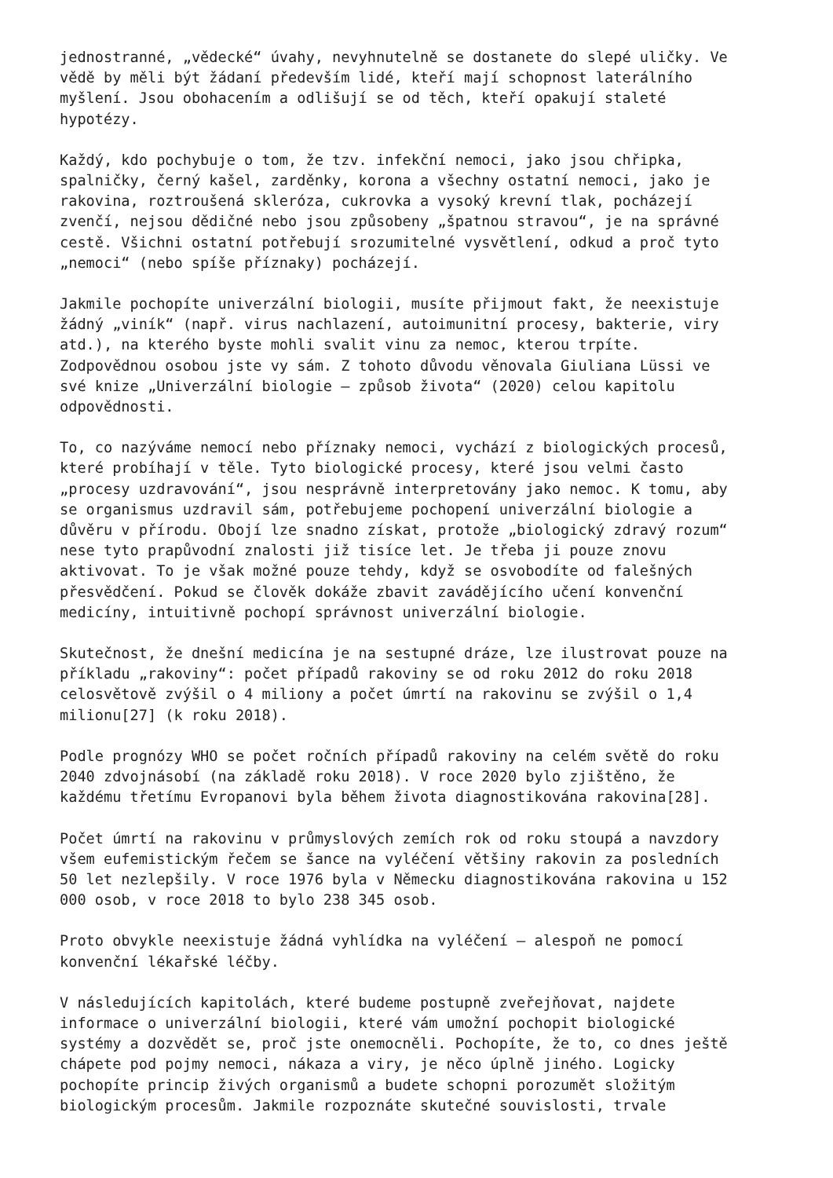jednostranné, „vědecké“ úvahy, nevyhnutelně se dostanete do slepé uličky. Ve vědě by měli být žádaní především lidé, kteří mají schopnost laterálního myšlení. Jsou obohacením a odlišují se od těch, kteří opakují staleté hypotézy.
Každý, kdo pochybuje o tom, že tzv. infekční nemoci, jako jsou chřipka, spalničky, černý kašel, zarděnky, korona a všechny ostatní nemoci, jako je rakovina, roztroušená skleróza, cukrovka a vysoký krevní tlak, pocházejí zvenčí, nejsou dědičné nebo jsou způsobeny „špatnou stravou“, je na správné cestě. Všichni ostatní potřebují srozumitelné vysvětlení, odkud a proč tyto „nemoci“ (nebo spíše příznaky) pocházejí.
Jakmile pochopíte univerzální biologii, musíte přijmout fakt, že neexistuje žádný „viník“ (např. virus nachlazení, autoimunitní procesy, bakterie, viry atd.), na kterého byste mohli svalit vinu za nemoc, kterou trpíte. Zodpovědnou osobou jste vy sám. Z tohoto důvodu věnovala Giuliana Lüssi ve své knize „Univerzální biologie – způsob života“ (2020) celou kapitolu odpovědnosti.
To, co nazýváme nemocí nebo příznaky nemoci, vychází z biologických procesů, které probíhají v těle. Tyto biologické procesy, které jsou velmi často „procesy uzdravování“, jsou nesprávně interpretovány jako nemoc. K tomu, aby se organismus uzdravil sám, potřebujeme pochopení univerzální biologie a důvěru v přírodu. Obojí lze snadno získat, protože „biologický zdravý rozum“ nese tyto prapůvodní znalosti již tisíce let. Je třeba ji pouze znovu aktivovat. To je však možné pouze tehdy, když se osvobodíte od falešných přesvědčení. Pokud se člověk dokáže zbavit zavádějícího učení konvenční medicíny, intuitivně pochopí správnost univerzální biologie.
Skutečnost, že dnešní medicína je na sestupné dráze, lze ilustrovat pouze na příkladu „rakoviny“: počet případů rakoviny se od roku 2012 do roku 2018 celosvětově zvýšil o 4 miliony a počet úmrtí na rakovinu se zvýšil o 1,4 milionu[27] (k roku 2018).
Podle prognózy WHO se počet ročních případů rakoviny na celém světě do roku 2040 zdvojnásobí (na základě roku 2018). V roce 2020 bylo zjištěno, že každému třetímu Evropanovi byla během života diagnostikována rakovina[28].
Počet úmrtí na rakovinu v průmyslových zemích rok od roku stoupá a navzdory všem eufemistickým řečem se šance na vyléčení většiny rakovin za posledních 50 let nezlepšily. V roce 1976 byla v Německu diagnostikována rakovina u 152 000 osob, v roce 2018 to bylo 238 345 osob.
Proto obvykle neexistuje žádná vyhlídka na vyléčení – alespoň ne pomocí konvenční lékařské léčby.
V následujících kapitolách, které budeme postupně zveřejňovat, najdete informace o univerzální biologii, které vám umožní pochopit biologické systémy a dozvědět se, proč jste onemocněli. Pochopíte, že to, co dnes ještě chápete pod pojmy nemoci, nákaza a viry, je něco úplně jiného. Logicky pochopíte princip živých organismů a budete schopni porozumět složitým biologickým procesům. Jakmile rozpoznáte skutečné souvislosti, trvale